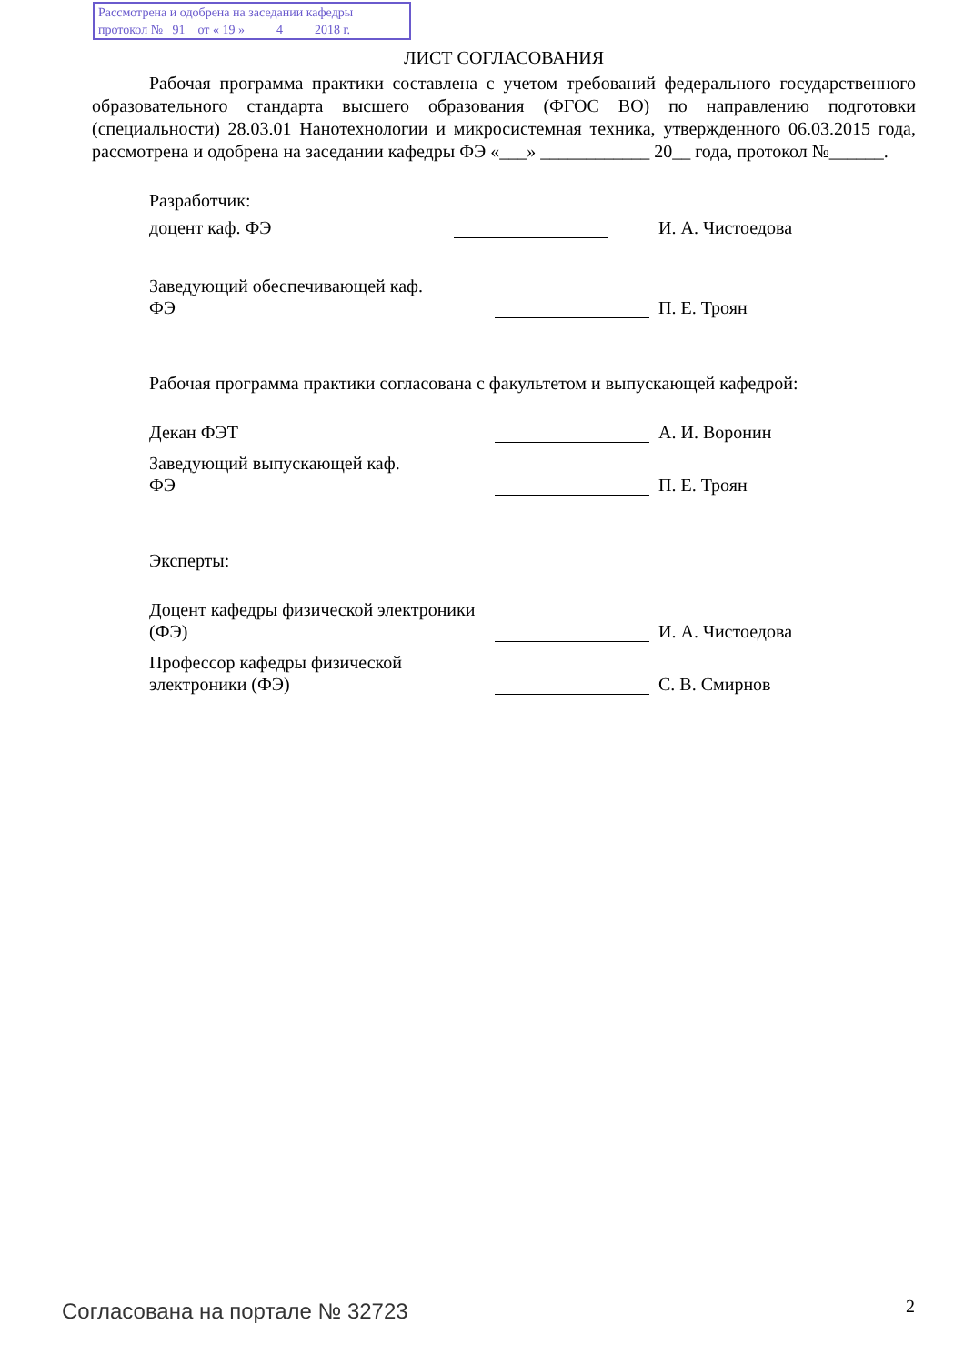Рассмотрена и одобрена на заседании кафедры
протокол № 91 от « 19 » ____ 4 ____ 2018 г.
ЛИСТ СОГЛАСОВАНИЯ
Рабочая программа практики составлена с учетом требований федерального государственного образовательного стандарта высшего образования (ФГОС ВО) по направлению подготовки (специальности) 28.03.01 Нанотехнологии и микросистемная техника, утвержденного 06.03.2015 года, рассмотрена и одобрена на заседании кафедры ФЭ «___» ____________ 20__ года, протокол №______.
Разработчик:
доцент каф. ФЭ
И. А. Чистоедова
Заведующий обеспечивающей каф.
ФЭ
П. Е. Троян
Рабочая программа практики согласована с факультетом и выпускающей кафедрой:
Декан ФЭТ
А. И. Воронин
Заведующий выпускающей каф.
ФЭ
П. Е. Троян
Эксперты:
Доцент кафедры физической электроники (ФЭ)
И. А. Чистоедова
Профессор кафедры физической
электроники (ФЭ)
С. В. Смирнов
Согласована на портале № 32723 2